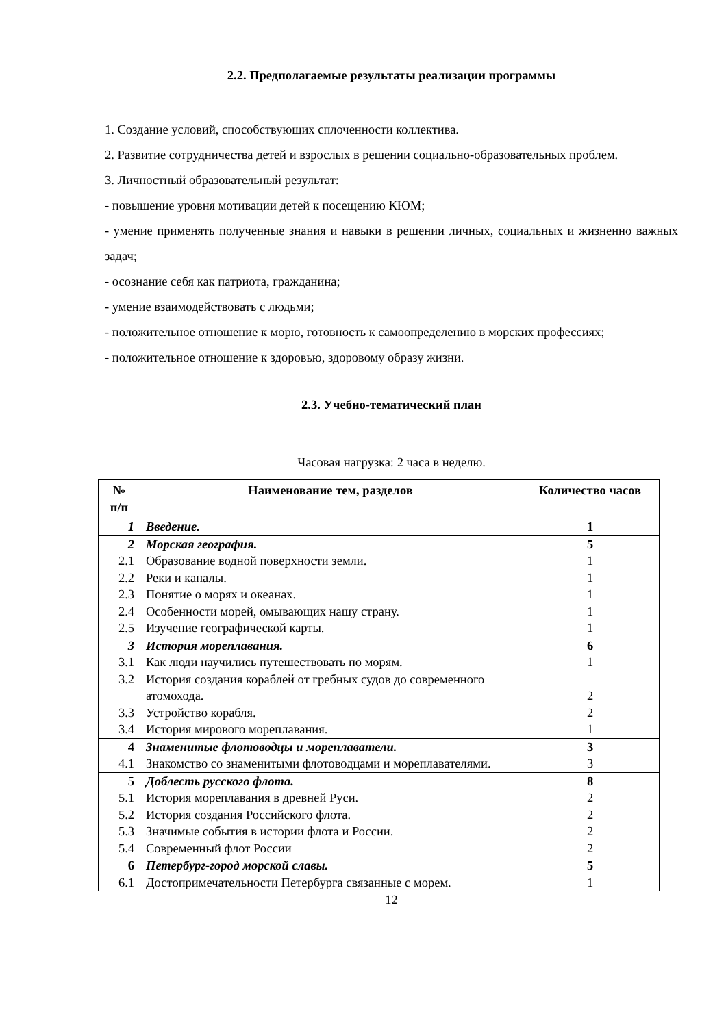2.2. Предполагаемые результаты реализации программы
1. Создание условий, способствующих сплоченности коллектива.
2. Развитие сотрудничества детей и взрослых в решении социально-образовательных проблем.
3. Личностный образовательный результат:
- повышение уровня мотивации детей к посещению КЮМ;
- умение применять полученные знания и навыки в решении личных, социальных и жизненно важных задач;
- осознание себя как патриота, гражданина;
- умение взаимодействовать с людьми;
- положительное отношение к морю, готовность к самоопределению в морских профессиях;
- положительное отношение к здоровью, здоровому образу жизни.
2.3. Учебно-тематический план
Часовая нагрузка: 2 часа в неделю.
| № п/п | Наименование тем, разделов | Количество часов |
| --- | --- | --- |
| 1 | Введение. | 1 |
| 2 | Морская география. | 5 |
| 2.1 | Образование водной поверхности земли. | 1 |
| 2.2 | Реки и каналы. | 1 |
| 2.3 | Понятие о морях и океанах. | 1 |
| 2.4 | Особенности морей, омывающих нашу страну. | 1 |
| 2.5 | Изучение географической карты. | 1 |
| 3 | История мореплавания. | 6 |
| 3.1 | Как люди научились путешествовать по морям. | 1 |
| 3.2 | История создания кораблей от гребных судов до современного атомохода. | 2 |
| 3.3 | Устройство корабля. | 2 |
| 3.4 | История мирового мореплавания. | 1 |
| 4 | Знаменитые флотоводцы и мореплаватели. | 3 |
| 4.1 | Знакомство со знаменитыми флотоводцами и мореплавателями. | 3 |
| 5 | Доблесть русского флота. | 8 |
| 5.1 | История мореплавания в древней Руси. | 2 |
| 5.2 | История создания Российского флота. | 2 |
| 5.3 | Значимые события в истории флота и России. | 2 |
| 5.4 | Современный флот России | 2 |
| 6 | Петербург-город морской славы. | 5 |
| 6.1 | Достопримечательности Петербурга связанные с морем. | 1 |
12